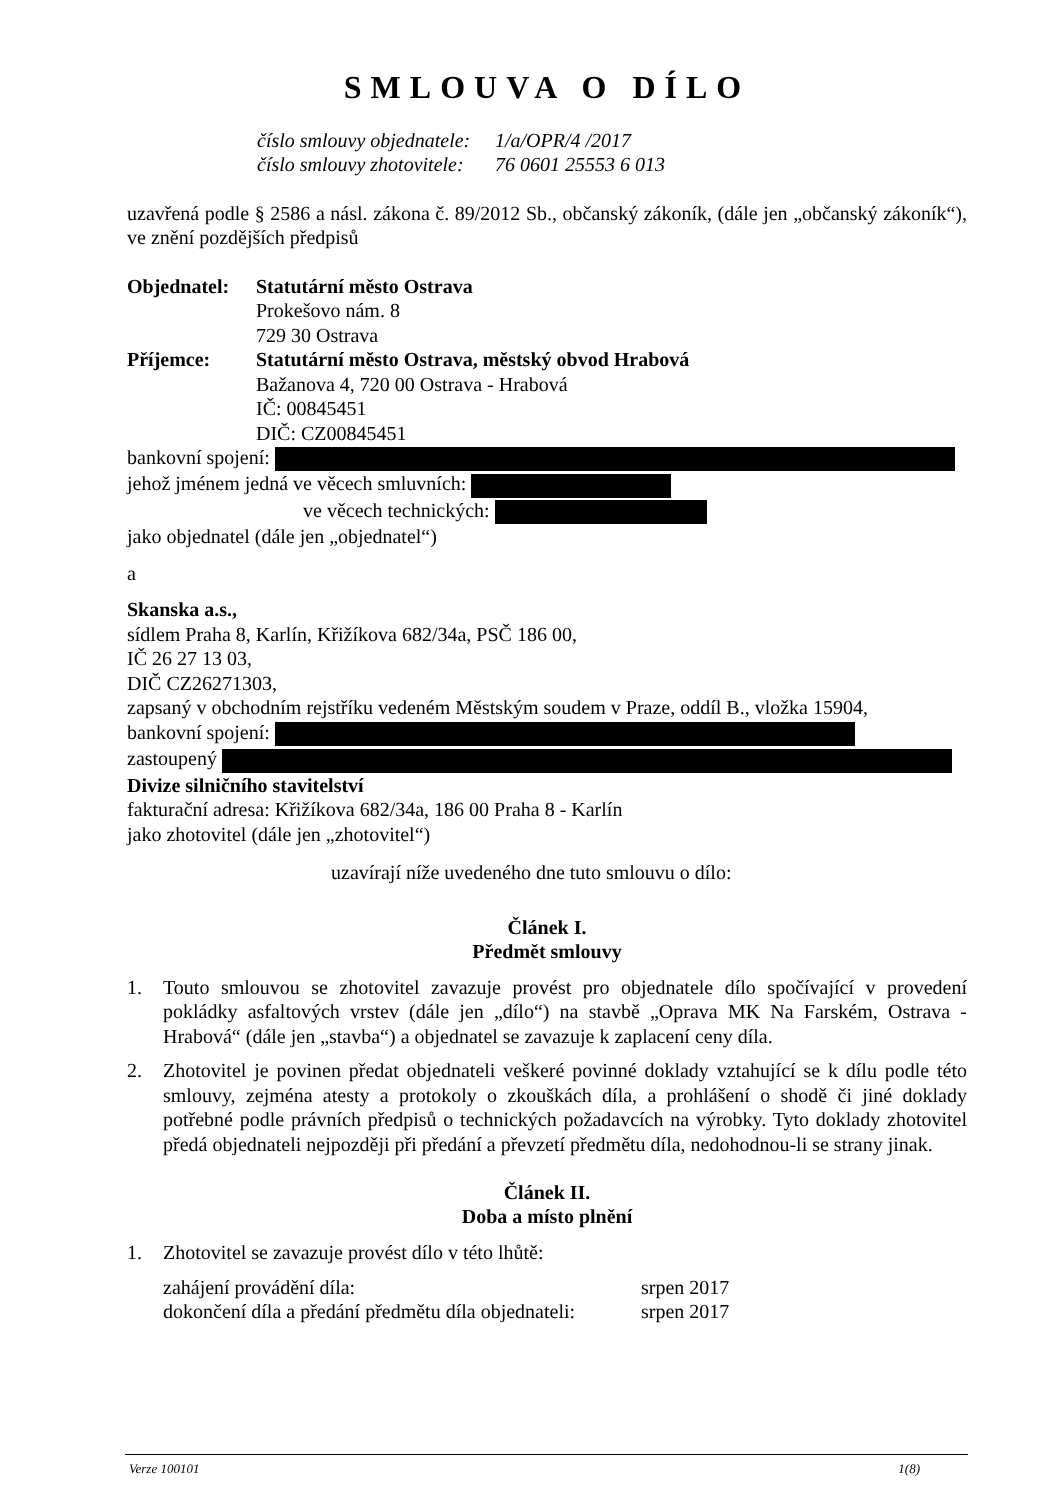SMLOUVA O DÍLO
číslo smlouvy objednatele: 1/a/OPR/4 /2017
číslo smlouvy zhotovitele: 76 0601 25553 6 013
uzavřená podle § 2586 a násl. zákona č. 89/2012 Sb., občanský zákoník, (dále jen „občanský zákoník“), ve znění pozdějších předpisů
Objednatel:
Statutární město Ostrava
Prokešovo nám. 8
729 30 Ostrava
Příjemce: Statutární město Ostrava, městský obvod Hrabová
Bažanova 4, 720 00 Ostrava - Hrabová
IČ: 00845451
DIČ: CZ00845451
bankovní spojení:
jehož jménem jedná ve věcech smluvních:
ve věcech technických:
jako objednatel (dále jen „objednatel“)
a
Skanska a.s.,
sídlem Praha 8, Karlín, Křižíkova 682/34a, PSČ 186 00,
IČ 26 27 13 03,
DIČ CZ26271303,
zapsaný v obchodním rejstříku vedeném Městským soudem v Praze, oddíl B., vložka 15904,
bankovní spojení:
zastoupený
Divize silničního stavitelství
fakturační adresa: Křižíkova 682/34a, 186 00 Praha 8 - Karlín
jako zhotovitel (dále jen „zhotovitel“)
uzavírají níže uvedeného dne tuto smlouvu o dílo:
Článek I.
Předmět smlouvy
1. Touto smlouvou se zhotovitel zavazuje provést pro objednatele dílo spočívající v provedení pokládky asfaltových vrstev (dále jen „dílo“) na stavbě „Oprava MK Na Farském, Ostrava - Hrabová“ (dále jen „stavba“) a objednatel se zavazuje k zaplacení ceny díla.
2. Zhotovitel je povinen předat objednateli veškeré povinné doklady vztahující se k dílu podle této smlouvy, zejména atesty a protokoly o zkouškách díla, a prohlášení o shodě či jiné doklady potřebné podle právních předpisů o technických požadavcích na výrobky. Tyto doklady zhotovitel předá objednateli nejpozději při předání a převzetí předmětu díla, nedohodnou-li se strany jinak.
Článek II.
Doba a místo plnění
1. Zhotovitel se zavazuje provést dílo v této lhůtě:
zahájení provádění díla: srpen 2017
dokončení díla a předání předmětu díla objednateli: srpen 2017
Verze 100101 1(8)